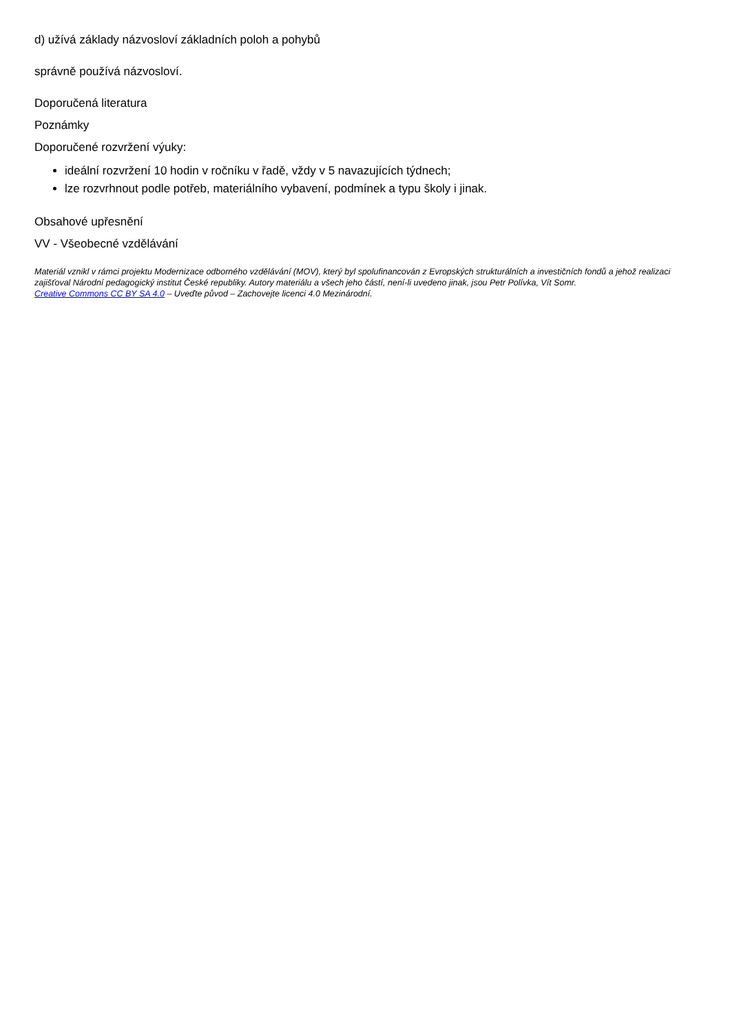d) užívá základy názvosloví základních poloh a pohybů
správně používá názvosloví.
Doporučená literatura
Poznámky
Doporučené rozvržení výuky:
ideální rozvržení 10 hodin v ročníku v řadě, vždy v 5 navazujících týdnech;
lze rozvrhnout podle potřeb, materiálního vybavení, podmínek a typu školy i jinak.
Obsahové upřesnění
VV - Všeobecné vzdělávání
Materiál vznikl v rámci projektu Modernizace odborného vzdělávání (MOV), který byl spolufinancován z Evropských strukturálních a investičních fondů a jehož realizaci zajišťoval Národní pedagogický institut České republiky. Autory materiálu a všech jeho částí, není-li uvedeno jinak, jsou Petr Polívka, Vít Somr.
Creative Commons CC BY SA 4.0 – Uveďte původ – Zachovejte licenci 4.0 Mezinárodní.